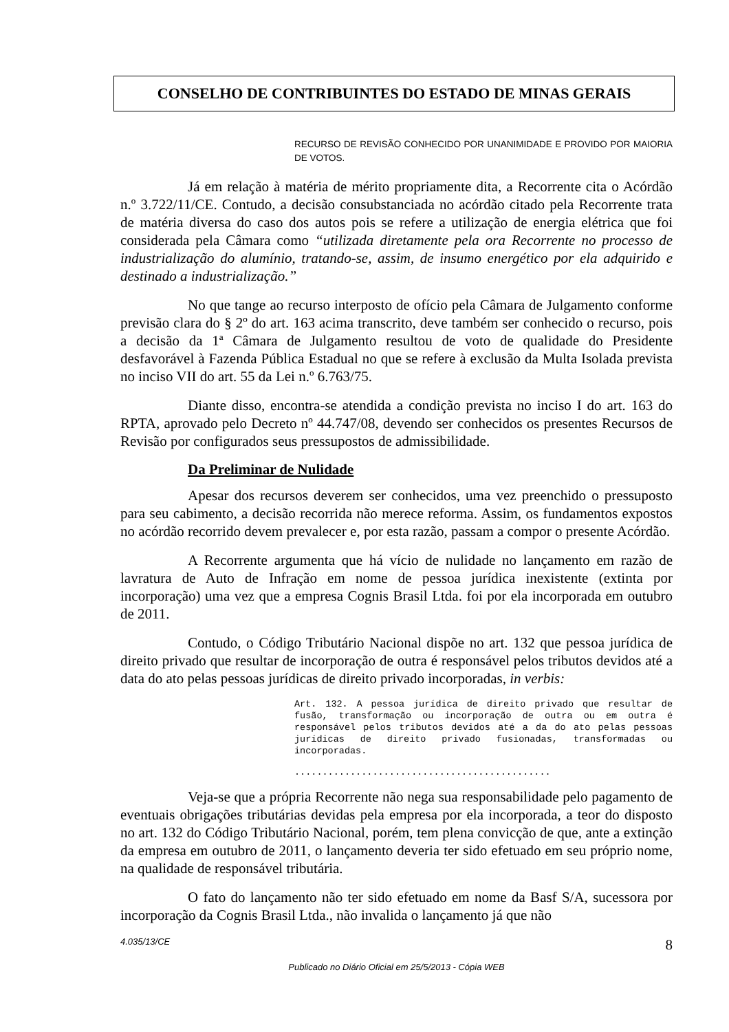CONSELHO DE CONTRIBUINTES DO ESTADO DE MINAS GERAIS
RECURSO DE REVISÃO CONHECIDO POR UNANIMIDADE E PROVIDO POR MAIORIA DE VOTOS.
Já em relação à matéria de mérito propriamente dita, a Recorrente cita o Acórdão n.º 3.722/11/CE. Contudo, a decisão consubstanciada no acórdão citado pela Recorrente trata de matéria diversa do caso dos autos pois se refere a utilização de energia elétrica que foi considerada pela Câmara como “utilizada diretamente pela ora Recorrente no processo de industrialização do alumínio, tratando-se, assim, de insumo energético por ela adquirido e destinado a industrialização.”
No que tange ao recurso interposto de ofício pela Câmara de Julgamento conforme previsão clara do § 2º do art. 163 acima transcrito, deve também ser conhecido o recurso, pois a decisão da 1ª Câmara de Julgamento resultou de voto de qualidade do Presidente desfavorável à Fazenda Pública Estadual no que se refere à exclusão da Multa Isolada prevista no inciso VII do art. 55 da Lei n.º 6.763/75.
Diante disso, encontra-se atendida a condição prevista no inciso I do art. 163 do RPTA, aprovado pelo Decreto nº 44.747/08, devendo ser conhecidos os presentes Recursos de Revisão por configurados seus pressupostos de admissibilidade.
Da Preliminar de Nulidade
Apesar dos recursos deverem ser conhecidos, uma vez preenchido o pressuposto para seu cabimento, a decisão recorrida não merece reforma. Assim, os fundamentos expostos no acórdão recorrido devem prevalecer e, por esta razão, passam a compor o presente Acórdão.
A Recorrente argumenta que há vício de nulidade no lançamento em razão de lavratura de Auto de Infração em nome de pessoa jurídica inexistente (extinta por incorporação) uma vez que a empresa Cognis Brasil Ltda. foi por ela incorporada em outubro de 2011.
Contudo, o Código Tributário Nacional dispõe no art. 132 que pessoa jurídica de direito privado que resultar de incorporação de outra é responsável pelos tributos devidos até a data do ato pelas pessoas jurídicas de direito privado incorporadas, in verbis:
Art. 132. A pessoa jurídica de direito privado que resultar de fusão, transformação ou incorporação de outra ou em outra é responsável pelos tributos devidos até a da do ato pelas pessoas jurídicas de direito privado fusionadas, transformadas ou incorporadas.
..............................................
Veja-se que a própria Recorrente não nega sua responsabilidade pelo pagamento de eventuais obrigações tributárias devidas pela empresa por ela incorporada, a teor do disposto no art. 132 do Código Tributário Nacional, porém, tem plena convicção de que, ante a extinção da empresa em outubro de 2011, o lançamento deveria ter sido efetuado em seu próprio nome, na qualidade de responsável tributária.
O fato do lançamento não ter sido efetuado em nome da Basf S/A, sucessora por incorporação da Cognis Brasil Ltda., não invalida o lançamento já que não
4.035/13/CE 8
Publicado no Diário Oficial em 25/5/2013 - Cópia WEB